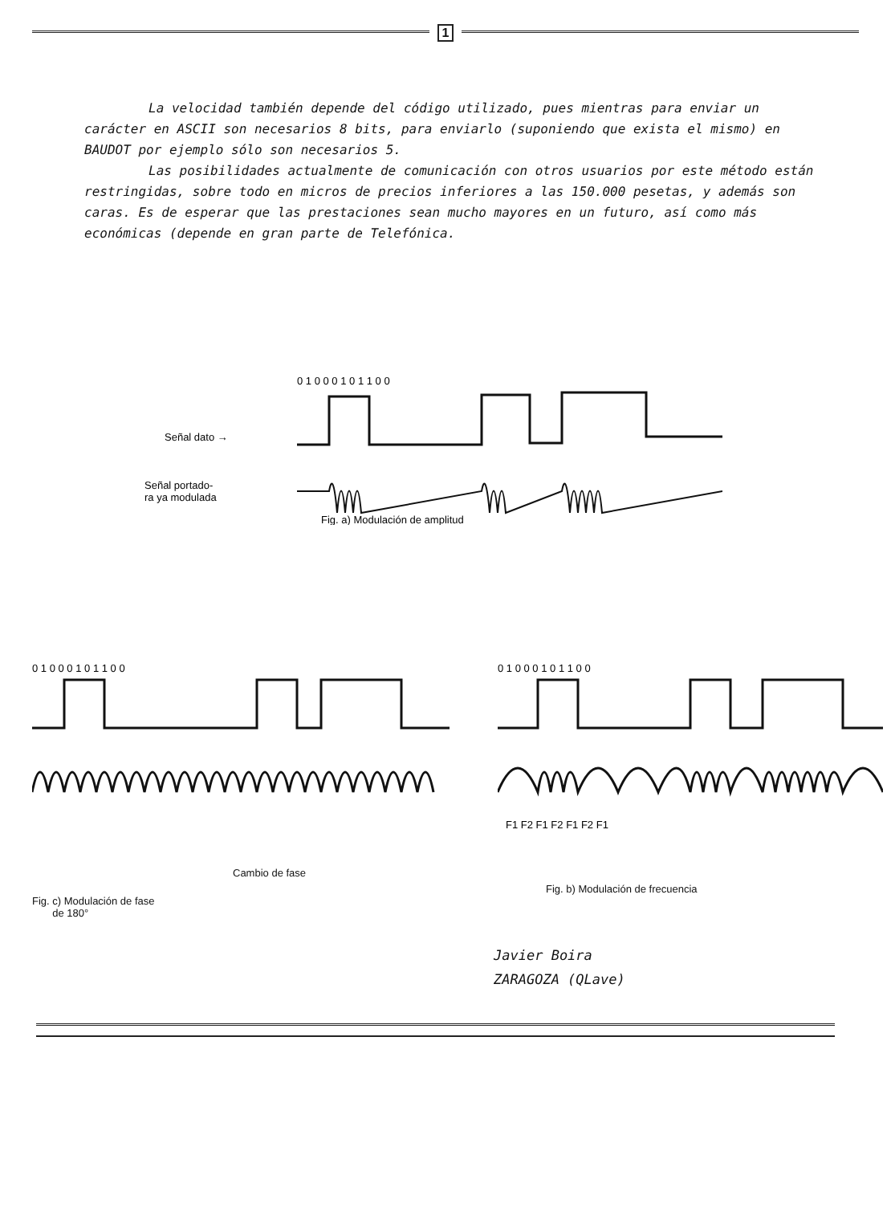1
La velocidad también depende del código utilizado, pues mientras para enviar un carácter en ASCII son necesarios 8 bits, para enviarlo (suponiendo que exista el mismo) en BAUDOT por ejemplo sólo son necesarios 5.
Las posibilidades actualmente de comunicación con otros usuarios por este método están restringidas, sobre todo en micros de precios inferiores a las 150.000 pesetas, y además son caras. Es de esperar que las prestaciones sean mucho mayores en un futuro, así como más económicas (depende en gran parte de Telefónica.
0 1 0 0 0 1 0 1 1 0 0
Señal dato →
Señal portado-
ra ya modulada
Fig. a) Modulación de amplitud
0 1 0 0 0 1 0 1 1 0 0
Cambio de fase
Fig. c) Modulación de fase
de 180°
0 1 0 0 0 1 0 1 1 0 0
F1 F2 F1 F2 F1 F2 F1
Fig. b) Modulación de frecuencia
Javier Boira
ZARAGOZA (QLave)